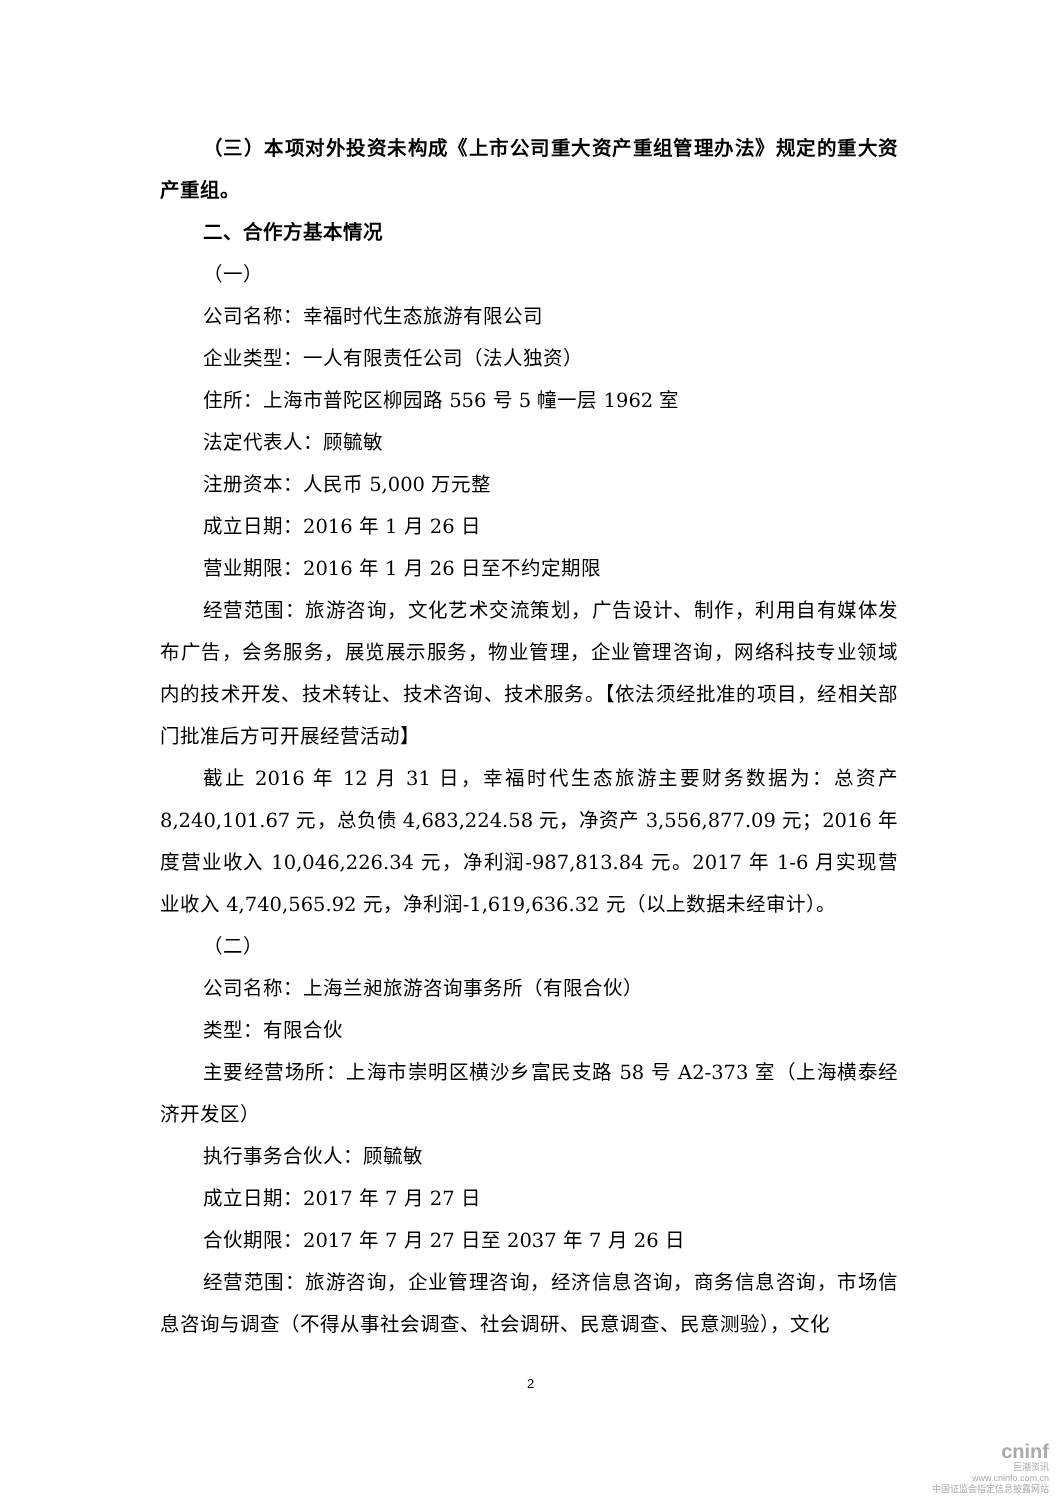（三）本项对外投资未构成《上市公司重大资产重组管理办法》规定的重大资产重组。
二、合作方基本情况
（一）
公司名称：幸福时代生态旅游有限公司
企业类型：一人有限责任公司（法人独资）
住所：上海市普陀区柳园路 556 号 5 幢一层 1962 室
法定代表人：顾毓敏
注册资本：人民币 5,000 万元整
成立日期：2016 年 1 月 26 日
营业期限：2016 年 1 月 26 日至不约定期限
经营范围：旅游咨询，文化艺术交流策划，广告设计、制作，利用自有媒体发布广告，会务服务，展览展示服务，物业管理，企业管理咨询，网络科技专业领域内的技术开发、技术转让、技术咨询、技术服务。【依法须经批准的项目，经相关部门批准后方可开展经营活动】
截止 2016 年 12 月 31 日，幸福时代生态旅游主要财务数据为：总资产 8,240,101.67 元，总负债 4,683,224.58 元，净资产 3,556,877.09 元；2016 年度营业收入 10,046,226.34 元，净利润-987,813.84 元。2017 年 1-6 月实现营业收入 4,740,565.92 元，净利润-1,619,636.32 元（以上数据未经审计）。
（二）
公司名称：上海兰昶旅游咨询事务所（有限合伙）
类型：有限合伙
主要经营场所：上海市崇明区横沙乡富民支路 58 号 A2-373 室（上海横泰经济开发区）
执行事务合伙人：顾毓敏
成立日期：2017 年 7 月 27 日
合伙期限：2017 年 7 月 27 日至 2037 年 7 月 26 日
经营范围：旅游咨询，企业管理咨询，经济信息咨询，商务信息咨询，市场信息咨询与调查（不得从事社会调查、社会调研、民意调查、民意测验），文化
2
cninf
巨潮资讯
www.cninfo.com.cn
中国证监会指定信息披露网站